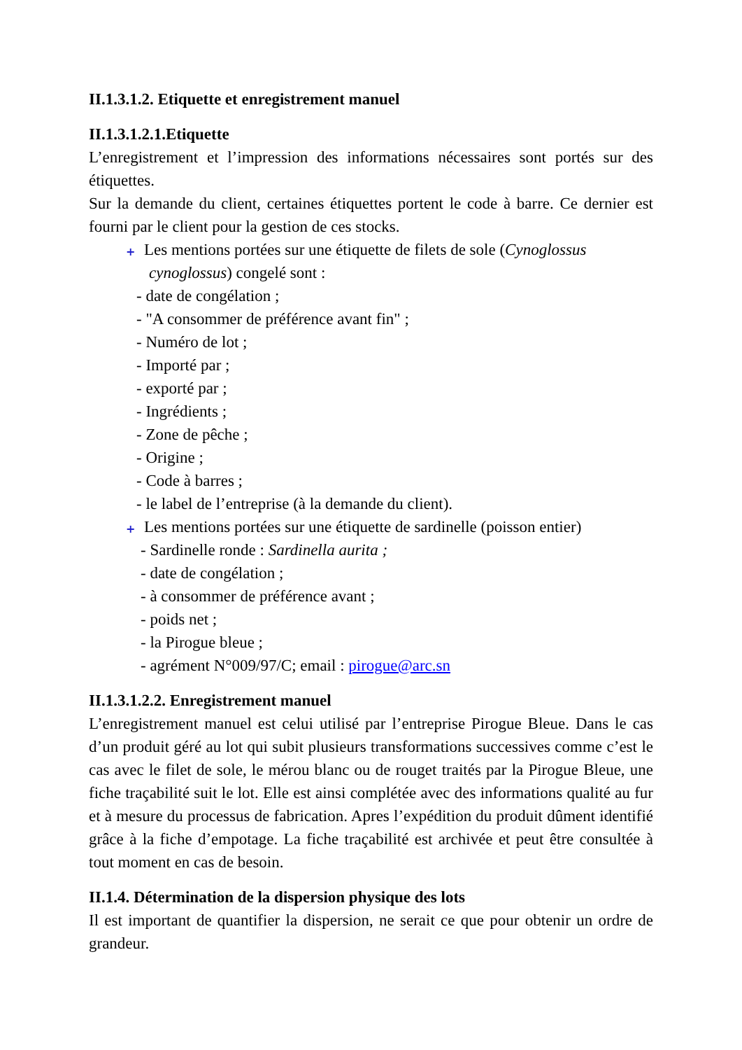II.1.3.1.2. Etiquette et enregistrement manuel
II.1.3.1.2.1.Etiquette
L’enregistrement et l’impression des informations nécessaires sont portés sur des étiquettes.
Sur la demande du client, certaines étiquettes portent le code à barre. Ce dernier est fourni par le client pour la gestion de ces stocks.
+ Les mentions portées sur une étiquette de filets de sole (Cynoglossus
cynoglossus) congelé sont :
- date de congélation ;
- "A consommer de préférence avant fin" ;
- Numéro de lot ;
- Importé par ;
- exporté par ;
- Ingrédients ;
- Zone de pêche ;
- Origine ;
- Code à barres ;
- le label de l’entreprise (à la demande du client).
+ Les mentions portées sur une étiquette de sardinelle (poisson entier)
- Sardinelle ronde : Sardinella aurita ;
- date de congélation ;
- à consommer de préférence avant ;
- poids net ;
- la Pirogue bleue ;
- agrément N°009/97/C; email : pirogue@arc.sn
II.1.3.1.2.2. Enregistrement manuel
L’enregistrement manuel est celui utilisé par l’entreprise Pirogue Bleue. Dans le cas d’un produit géré au lot qui subit plusieurs transformations successives comme c’est le cas avec le filet de sole, le mérou blanc ou de rouget traités par la Pirogue Bleue, une fiche traçabilité suit le lot. Elle est ainsi complétée avec des informations qualité au fur et à mesure du processus de fabrication. Apres l’expédition du produit dûment identifié grâce à la fiche d’empotage. La fiche traçabilité est archivée et peut être consultée à tout moment en cas de besoin.
II.1.4. Détermination de la dispersion physique des lots
Il est important de quantifier la dispersion, ne serait ce que pour obtenir un ordre de grandeur.